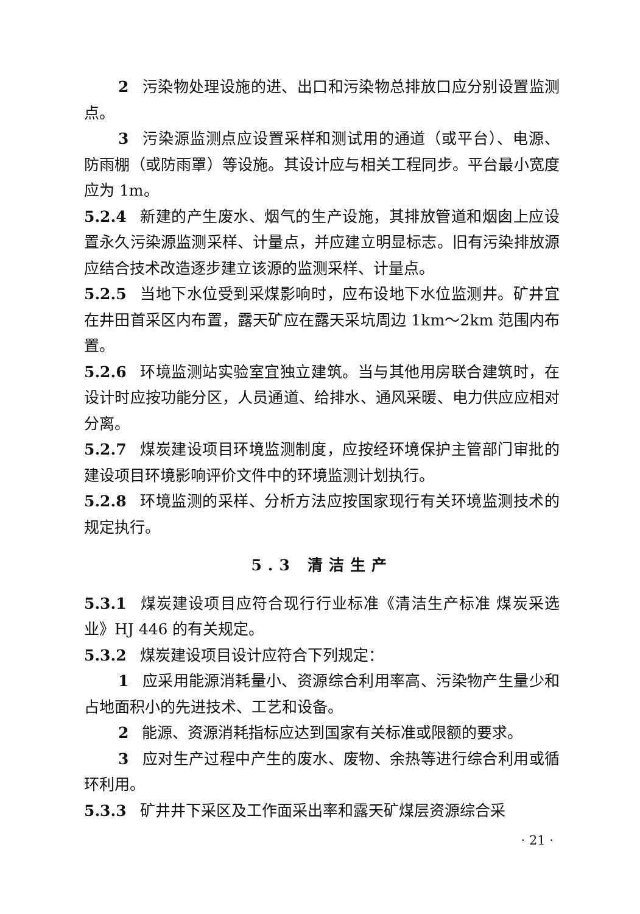2 污染物处理设施的进、出口和污染物总排放口应分别设置监测点。
3 污染源监测点应设置采样和测试用的通道（或平台）、电源、防雨棚（或防雨罩）等设施。其设计应与相关工程同步。平台最小宽度应为 1m。
5.2.4 新建的产生废水、烟气的生产设施，其排放管道和烟囱上应设置永久污染源监测采样、计量点，并应建立明显标志。旧有污染排放源应结合技术改造逐步建立该源的监测采样、计量点。
5.2.5 当地下水位受到采煤影响时，应布设地下水位监测井。矿井宜在井田首采区内布置，露天矿应在露天采坑周边 1km～2km 范围内布置。
5.2.6 环境监测站实验室宜独立建筑。当与其他用房联合建筑时，在设计时应按功能分区，人员通道、给排水、通风采暖、电力供应应相对分离。
5.2.7 煤炭建设项目环境监测制度，应按经环境保护主管部门审批的建设项目环境影响评价文件中的环境监测计划执行。
5.2.8 环境监测的采样、分析方法应按国家现行有关环境监测技术的规定执行。
5.3 清洁生产
5.3.1 煤炭建设项目应符合现行行业标准《清洁生产标准 煤炭采选业》HJ 446 的有关规定。
5.3.2 煤炭建设项目设计应符合下列规定：
1 应采用能源消耗量小、资源综合利用率高、污染物产生量少和占地面积小的先进技术、工艺和设备。
2 能源、资源消耗指标应达到国家有关标准或限额的要求。
3 应对生产过程中产生的废水、废物、余热等进行综合利用或循环利用。
5.3.3 矿井井下采区及工作面采出率和露天矿煤层资源综合采
· 21 ·